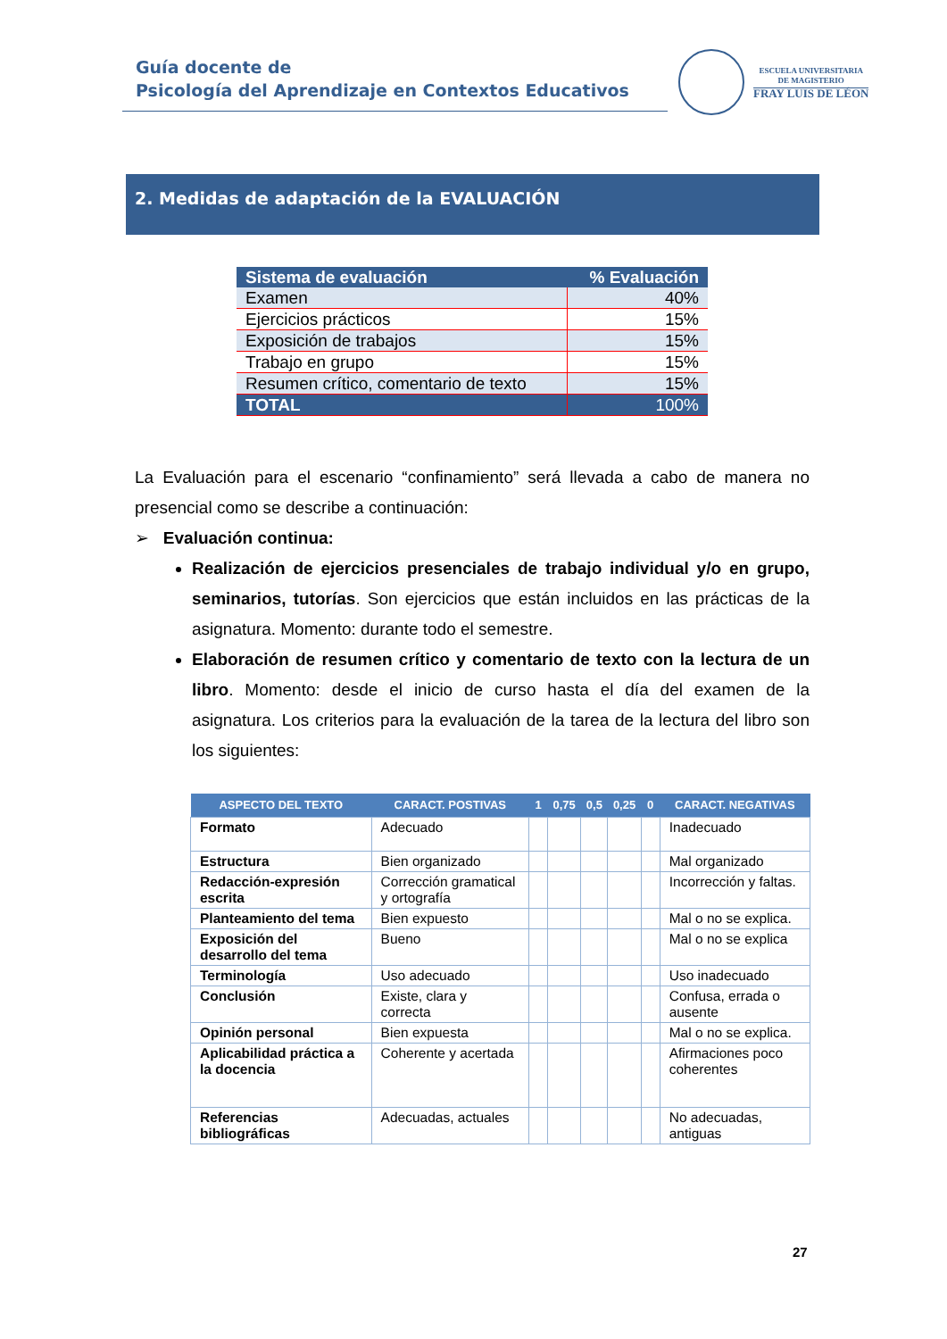Guía docente de
Psicología del Aprendizaje en Contextos Educativos
ESCUELA UNIVERSITARIA
DE MAGISTERIO
FRAY LUIS DE LÉON
2. Medidas de adaptación de la EVALUACIÓN
| Sistema de evaluación | % Evaluación |
| --- | --- |
| Examen | 40% |
| Ejercicios prácticos | 15% |
| Exposición de trabajos | 15% |
| Trabajo en grupo | 15% |
| Resumen crítico, comentario de texto | 15% |
| TOTAL | 100% |
La Evaluación para el escenario “confinamiento” será llevada a cabo de manera no presencial como se describe a continuación:
➢ Evaluación continua:
Realización de ejercicios presenciales de trabajo individual y/o en grupo, seminarios, tutorías. Son ejercicios que están incluidos en las prácticas de la asignatura. Momento: durante todo el semestre.
Elaboración de resumen crítico y comentario de texto con la lectura de un libro. Momento: desde el inicio de curso hasta el día del examen de la asignatura. Los criterios para la evaluación de la tarea de la lectura del libro son los siguientes:
| ASPECTO DEL TEXTO | CARACT. POSTIVAS | 1 | 0,75 | 0,5 | 0,25 | 0 | CARACT. NEGATIVAS |
| --- | --- | --- | --- | --- | --- | --- | --- |
| Formato | Adecuado | | | | | | Inadecuado |
| Estructura | Bien organizado | | | | | | Mal organizado |
| Redacción-expresión escrita | Corrección gramatical y ortografía | | | | | | Incorrección y faltas. |
| Planteamiento del tema | Bien expuesto | | | | | | Mal o no se explica. |
| Exposición del desarrollo del tema | Bueno | | | | | | Mal o no se explica |
| Terminología | Uso adecuado | | | | | | Uso inadecuado |
| Conclusión | Existe, clara y correcta | | | | | | Confusa, errada o ausente |
| Opinión personal | Bien expuesta | | | | | | Mal o no se explica. |
| Aplicabilidad práctica a la docencia | Coherente y acertada | | | | | | Afirmaciones poco coherentes |
| Referencias bibliográficas | Adecuadas, actuales | | | | | | No adecuadas, antiguas |
27